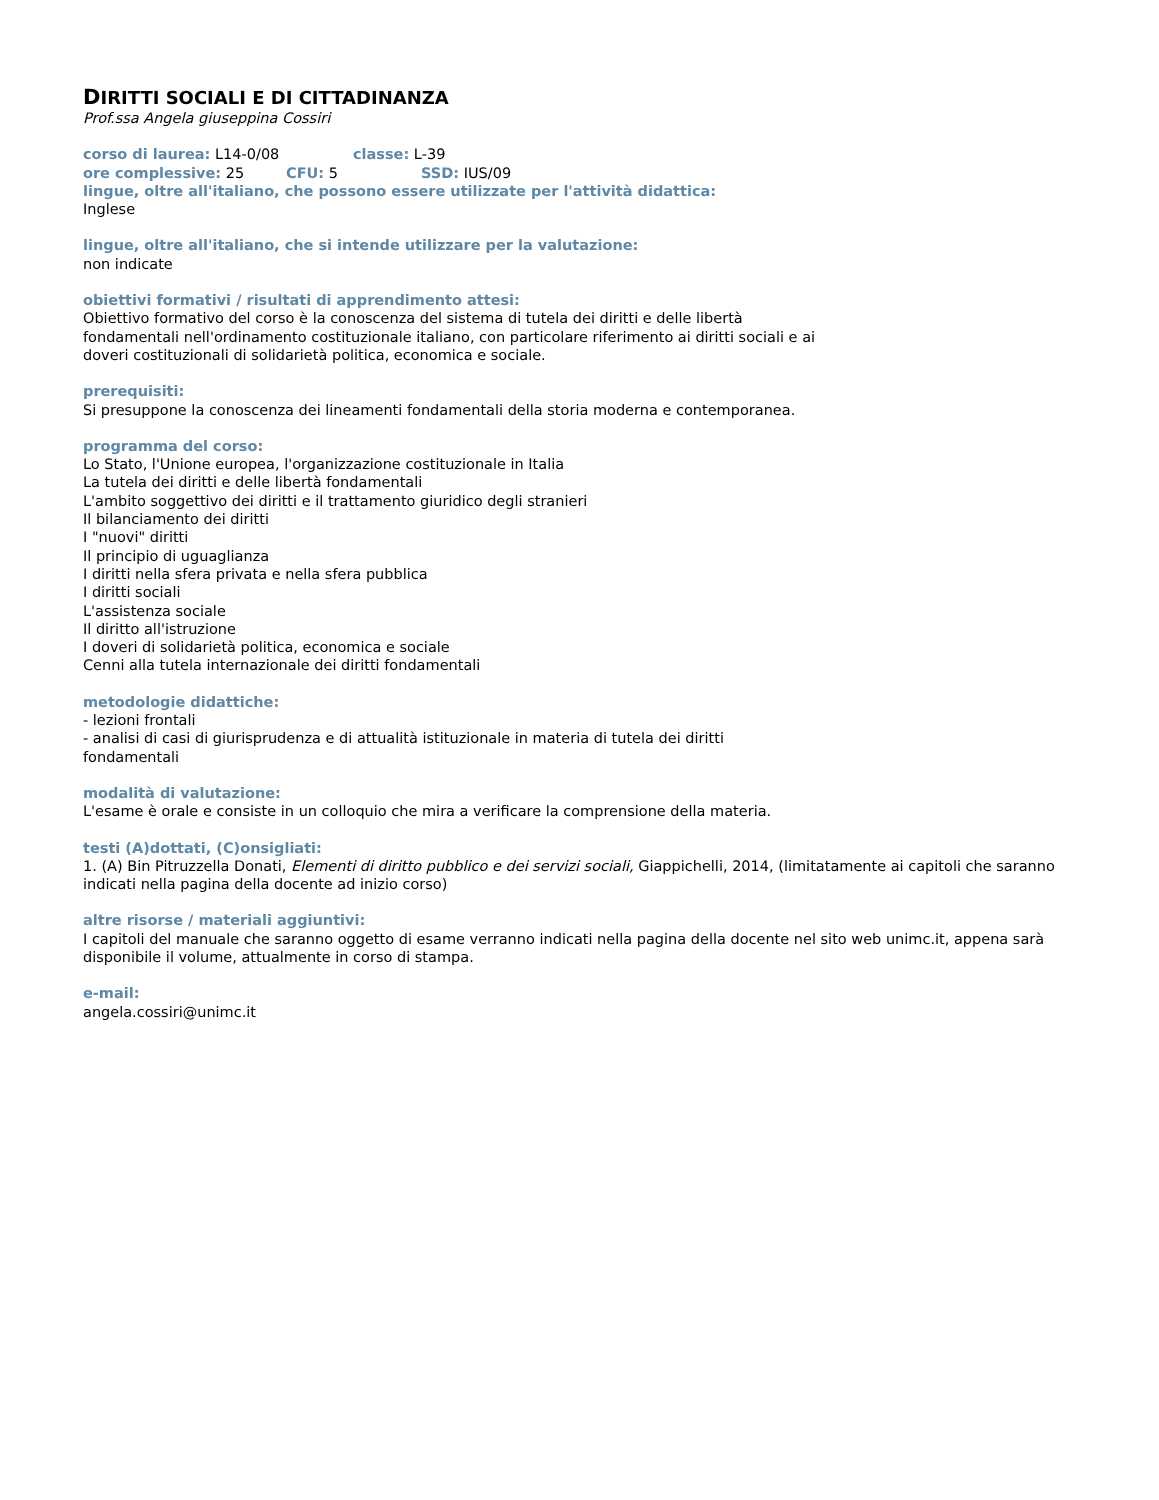DIRITTI SOCIALI E DI CITTADINANZA
Prof.ssa Angela giuseppina Cossiri
corso di laurea: L14-0/08 classe: L-39
ore complessive: 25 CFU: 5 SSD: IUS/09
lingue, oltre all'italiano, che possono essere utilizzate per l'attività didattica:
Inglese
lingue, oltre all'italiano, che si intende utilizzare per la valutazione:
non indicate
obiettivi formativi / risultati di apprendimento attesi:
Obiettivo formativo del corso è la conoscenza del sistema di tutela dei diritti e delle libertà
fondamentali nell'ordinamento costituzionale italiano, con particolare riferimento ai diritti sociali e ai
doveri costituzionali di solidarietà politica, economica e sociale.
prerequisiti:
Si presuppone la conoscenza dei lineamenti fondamentali della storia moderna e contemporanea.
programma del corso:
Lo Stato, l'Unione europea, l'organizzazione costituzionale in Italia
La tutela dei diritti e delle libertà fondamentali
L'ambito soggettivo dei diritti e il trattamento giuridico degli stranieri
Il bilanciamento dei diritti
I "nuovi" diritti
Il principio di uguaglianza
I diritti nella sfera privata e nella sfera pubblica
I diritti sociali
L'assistenza sociale
Il diritto all'istruzione
I doveri di solidarietà politica, economica e sociale
Cenni alla tutela internazionale dei diritti fondamentali
metodologie didattiche:
- lezioni frontali
- analisi di casi di giurisprudenza e di attualità istituzionale in materia di tutela dei diritti
fondamentali
modalità di valutazione:
L'esame è orale e consiste in un colloquio che mira a verificare la comprensione della materia.
testi (A)dottati, (C)onsigliati:
1. (A) Bin Pitruzzella Donati, Elementi di diritto pubblico e dei servizi sociali, Giappichelli, 2014, (limitatamente ai capitoli che saranno indicati nella pagina della docente ad inizio corso)
altre risorse / materiali aggiuntivi:
I capitoli del manuale che saranno oggetto di esame verranno indicati nella pagina della docente nel sito web unimc.it, appena sarà disponibile il volume, attualmente in corso di stampa.
e-mail:
angela.cossiri@unimc.it